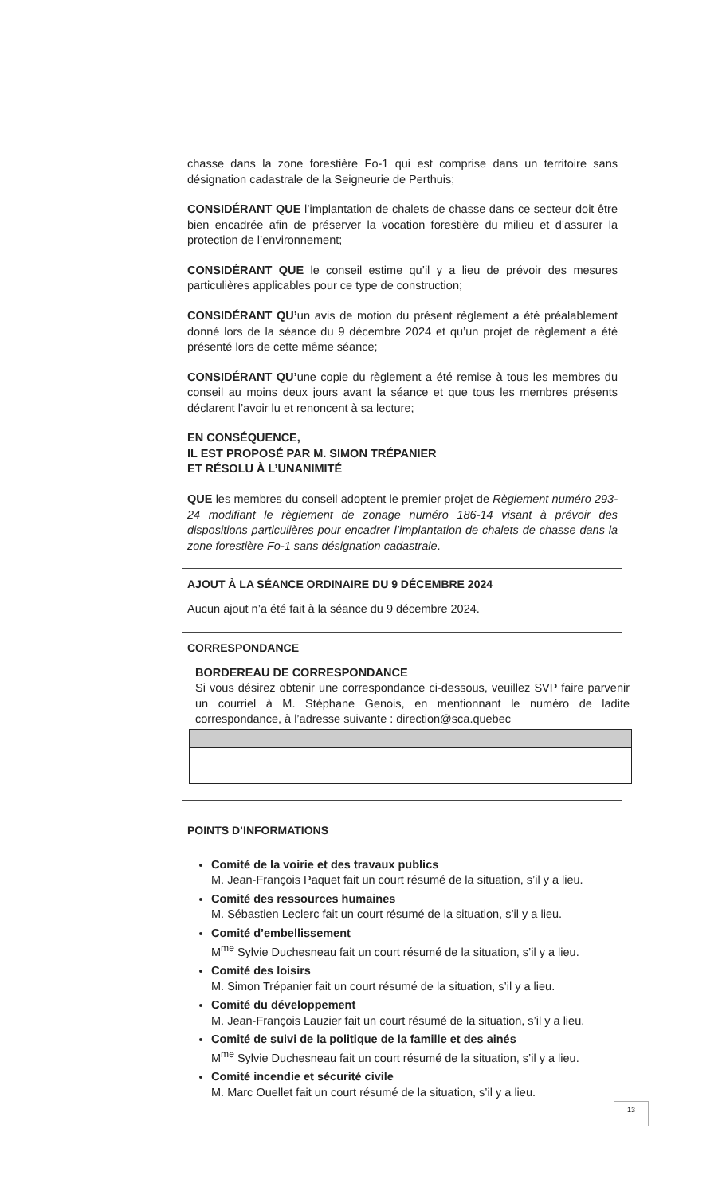chasse dans la zone forestière Fo-1 qui est comprise dans un territoire sans désignation cadastrale de la Seigneurie de Perthuis;
CONSIDÉRANT QUE l’implantation de chalets de chasse dans ce secteur doit être bien encadrée afin de préserver la vocation forestière du milieu et d’assurer la protection de l’environnement;
CONSIDÉRANT QUE le conseil estime qu’il y a lieu de prévoir des mesures particulières applicables pour ce type de construction;
CONSIDÉRANT QU’un avis de motion du présent règlement a été préalablement donné lors de la séance du 9 décembre 2024 et qu’un projet de règlement a été présenté lors de cette même séance;
CONSIDÉRANT QU’une copie du règlement a été remise à tous les membres du conseil au moins deux jours avant la séance et que tous les membres présents déclarent l’avoir lu et renoncent à sa lecture;
EN CONSÉQUENCE,
IL EST PROPOSÉ PAR M. SIMON TRÉPANIER
ET RÉSOLU À L’UNANIMITÉ
QUE les membres du conseil adoptent le premier projet de Règlement numéro 293-24 modifiant le règlement de zonage numéro 186-14 visant à prévoir des dispositions particulières pour encadrer l’implantation de chalets de chasse dans la zone forestière Fo-1 sans désignation cadastrale.
AJOUT À LA SÉANCE ORDINAIRE DU 9 DÉCEMBRE 2024
Aucun ajout n’a été fait à la séance du 9 décembre 2024.
CORRESPONDANCE
BORDEREAU DE CORRESPONDANCE
Si vous désirez obtenir une correspondance ci-dessous, veuillez SVP faire parvenir un courriel à M. Stéphane Genois, en mentionnant le numéro de ladite correspondance, à l’adresse suivante : direction@sca.quebec
POINTS D’INFORMATIONS
Comité de la voirie et des travaux publics
M. Jean-François Paquet fait un court résumé de la situation, s’il y a lieu.
Comité des ressources humaines
M. Sébastien Leclerc fait un court résumé de la situation, s’il y a lieu.
Comité d’embellissement
M<sup>me</sup> Sylvie Duchesneau fait un court résumé de la situation, s’il y a lieu.
Comité des loisirs
M. Simon Trépanier fait un court résumé de la situation, s’il y a lieu.
Comité du développement
M. Jean-François Lauzier fait un court résumé de la situation, s’il y a lieu.
Comité de suivi de la politique de la famille et des ainés
M<sup>me</sup> Sylvie Duchesneau fait un court résumé de la situation, s’il y a lieu.
Comité incendie et sécurité civile
M. Marc Ouellet fait un court résumé de la situation, s’il y a lieu.
13